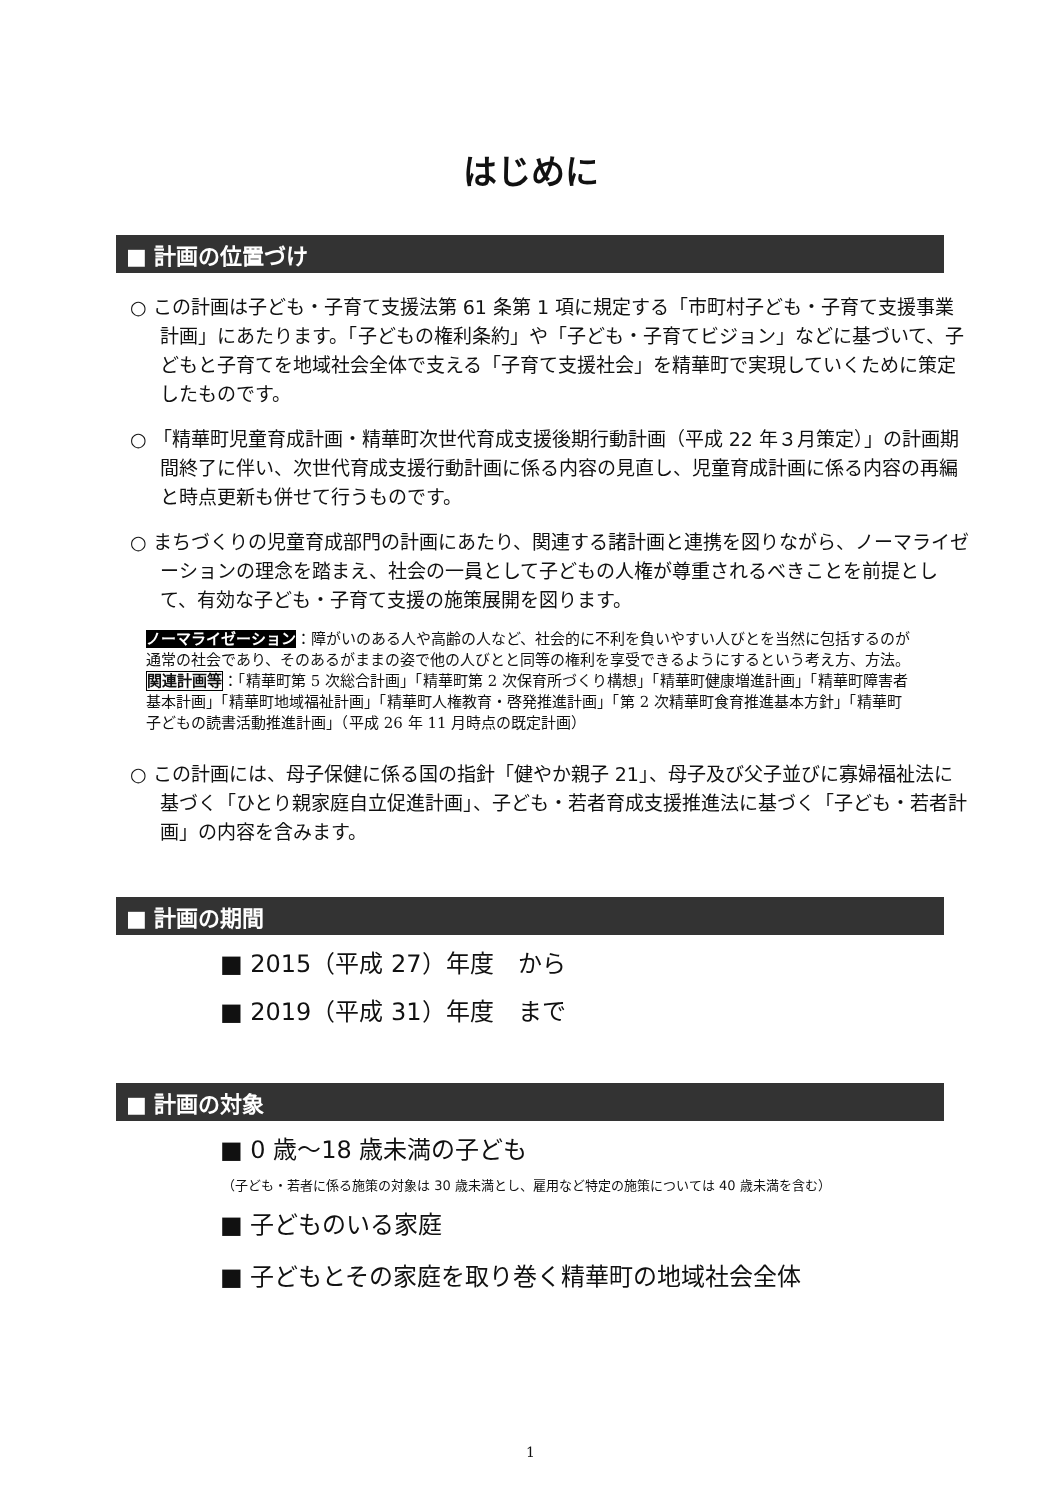はじめに
■ 計画の位置づけ
○ この計画は子ども・子育て支援法第 61 条第 1 項に規定する「市町村子ども・子育て支援事業計画」にあたります。「子どもの権利条約」や「子ども・子育てビジョン」などに基づいて、子どもと子育てを地域社会全体で支える「子育て支援社会」を精華町で実現していくために策定したものです。
○ 「精華町児童育成計画・精華町次世代育成支援後期行動計画（平成 22 年３月策定）」の計画期間終了に伴い、次世代育成支援行動計画に係る内容の見直し、児童育成計画に係る内容の再編と時点更新も併せて行うものです。
○ まちづくりの児童育成部門の計画にあたり、関連する諸計画と連携を図りながら、ノーマライゼーションの理念を踏まえ、社会の一員として子どもの人権が尊重されるべきことを前提として、有効な子ども・子育て支援の施策展開を図ります。
ノーマライゼーション：障がいのある人や高齢の人など、社会的に不利を負いやすい人びとを当然に包括するのが通常の社会であり、そのあるがままの姿で他の人びとと同等の権利を享受できるようにするという考え方、方法。
関連計画等：「精華町第 5 次総合計画」「精華町第 2 次保育所づくり構想」「精華町健康増進計画」「精華町障害者基本計画」「精華町地域福祉計画」「精華町人権教育・啓発推進計画」「第 2 次精華町食育推進基本方針」「精華町子どもの読書活動推進計画」（平成 26 年 11 月時点の既定計画）
○ この計画には、母子保健に係る国の指針「健やか親子 21」、母子及び父子並びに寡婦福祉法に基づく「ひとり親家庭自立促進計画」、子ども・若者育成支援推進法に基づく「子ども・若者計画」の内容を含みます。
■ 計画の期間
■ 2015（平成 27）年度　から
■ 2019（平成 31）年度　まで
■ 計画の対象
■ 0 歳～18 歳未満の子ども
（子ども・若者に係る施策の対象は 30 歳未満とし、雇用など特定の施策については 40 歳未満を含む）
■ 子どものいる家庭
■ 子どもとその家庭を取り巻く精華町の地域社会全体
1